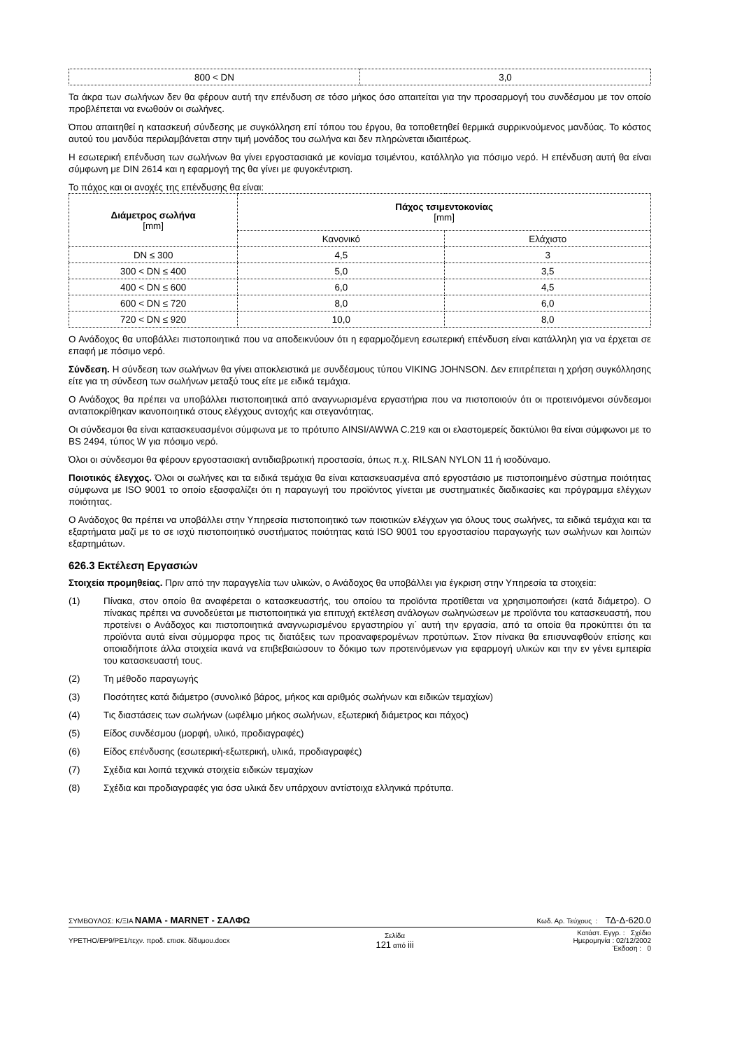| 800 < DN | 3,0 |
Τα άκρα των σωλήνων δεν θα φέρουν αυτή την επένδυση σε τόσο μήκος όσο απαιτείται για την προσαρμογή του συνδέσμου με τον οποίο προβλέπεται να ενωθούν οι σωλήνες.
Όπου απαιτηθεί η κατασκευή σύνδεσης με συγκόλληση επί τόπου του έργου, θα τοποθετηθεί θερμικά συρρικνούμενος μανδύας. Το κόστος αυτού του μανδύα περιλαμβάνεται στην τιμή μονάδος του σωλήνα και δεν πληρώνεται ιδιαιτέρως.
Η εσωτερική επένδυση των σωλήνων θα γίνει εργοστασιακά με κονίαμα τσιμέντου, κατάλληλο για πόσιμο νερό. Η επένδυση αυτή θα είναι σύμφωνη με DIN 2614 και η εφαρμογή της θα γίνει με φυγοκέντριση.
Το πάχος και οι ανοχές της επένδυσης θα είναι:
| Διάμετρος σωλήνα [mm] | Πάχος τσιμεντοκονίας [mm] | |
| --- | --- | --- |
| | Κανονικό | Ελάχιστο |
| DN ≤ 300 | 4,5 | 3 |
| 300 < DN ≤ 400 | 5,0 | 3,5 |
| 400 < DN ≤ 600 | 6,0 | 4,5 |
| 600 < DN ≤ 720 | 8,0 | 6,0 |
| 720 < DN ≤ 920 | 10,0 | 8,0 |
Ο Ανάδοχος θα υποβάλλει πιστοποιητικά που να αποδεικνύουν ότι η εφαρμοζόμενη εσωτερική επένδυση είναι κατάλληλη για να έρχεται σε επαφή με πόσιμο νερό.
Σύνδεση. Η σύνδεση των σωλήνων θα γίνει αποκλειστικά με συνδέσμους τύπου VIKING JOHNSON. Δεν επιτρέπεται η χρήση συγκόλλησης είτε για τη σύνδεση των σωλήνων μεταξύ τους είτε με ειδικά τεμάχια.
Ο Ανάδοχος θα πρέπει να υποβάλλει πιστοποιητικά από αναγνωρισμένα εργαστήρια που να πιστοποιούν ότι οι προτεινόμενοι σύνδεσμοι ανταποκρίθηκαν ικανοποιητικά στους ελέγχους αντοχής και στεγανότητας.
Οι σύνδεσμοι θα είναι κατασκευασμένοι σύμφωνα με το πρότυπο AINSI/AWWA C.219 και οι ελαστομερείς δακτύλιοι θα είναι σύμφωνοι με το BS 2494, τύπος W για πόσιμο νερό.
Όλοι οι σύνδεσμοι θα φέρουν εργοστασιακή αντιδιαβρωτική προστασία, όπως π.χ. RILSAN NYLON 11 ή ισοδύναμο.
Ποιοτικός έλεγχος. Όλοι οι σωλήνες και τα ειδικά τεμάχια θα είναι κατασκευασμένα από εργοστάσιο με πιστοποιημένο σύστημα ποιότητας σύμφωνα με ISO 9001 το οποίο εξασφαλίζει ότι η παραγωγή του προϊόντος γίνεται με συστηματικές διαδικασίες και πρόγραμμα ελέγχων ποιότητας.
Ο Ανάδοχος θα πρέπει να υποβάλλει στην Υπηρεσία πιστοποιητικό των ποιοτικών ελέγχων για όλους τους σωλήνες, τα ειδικά τεμάχια και τα εξαρτήματα μαζί με το σε ισχύ πιστοποιητικό συστήματος ποιότητας κατά ISO 9001 του εργοστασίου παραγωγής των σωλήνων και λοιπών εξαρτημάτων.
626.3 Εκτέλεση Εργασιών
Στοιχεία προμηθείας. Πριν από την παραγγελία των υλικών, ο Ανάδοχος θα υποβάλλει για έγκριση στην Υπηρεσία τα στοιχεία:
(1) Πίνακα, στον οποίο θα αναφέρεται ο κατασκευαστής, του οποίου τα προϊόντα προτίθεται να χρησιμοποιήσει (κατά διάμετρο). Ο πίνακας πρέπει να συνοδεύεται με πιστοποιητικά για επιτυχή εκτέλεση ανάλογων σωληνώσεων με προϊόντα του κατασκευαστή, που προτείνει ο Ανάδοχος και πιστοποιητικά αναγνωρισμένου εργαστηρίου γι΄ αυτή την εργασία, από τα οποία θα προκύπτει ότι τα προϊόντα αυτά είναι σύμμορφα προς τις διατάξεις των προαναφερομένων προτύπων. Στον πίνακα θα επισυναφθούν επίσης και οποιαδήποτε άλλα στοιχεία ικανά να επιβεβαιώσουν το δόκιμο των προτεινόμενων για εφαρμογή υλικών και την εν γένει εμπειρία του κατασκευαστή τους.
(2) Τη μέθοδο παραγωγής
(3) Ποσότητες κατά διάμετρο (συνολικό βάρος, μήκος και αριθμός σωλήνων και ειδικών τεμαχίων)
(4) Τις διαστάσεις των σωλήνων (ωφέλιμο μήκος σωλήνων, εξωτερική διάμετρος και πάχος)
(5) Είδος συνδέσμου (μορφή, υλικό, προδιαγραφές)
(6) Είδος επένδυσης (εσωτερική-εξωτερική, υλικά, προδιαγραφές)
(7) Σχέδια και λοιπά τεχνικά στοιχεία ειδικών τεμαχίων
(8) Σχέδια και προδιαγραφές για όσα υλικά δεν υπάρχουν αντίστοιχα ελληνικά πρότυπα.
ΣΥΜΒΟΥΛΟΣ: Κ/ΞΙΑ ΝΑΜΑ - MARNET - ΣΑΛΦΩ Κωδ. Αρ. Τεύχους : ΤΔ-Δ-620.0
YPETHO/EP9/PE1/τεχν. προδ. επισκ. δίδυμου.docx Σελίδα
121 από iii Κατάστ. Εγγρ. : Σχέδιο
Ημερομηνία : 02/12/2002
Έκδοση : 0